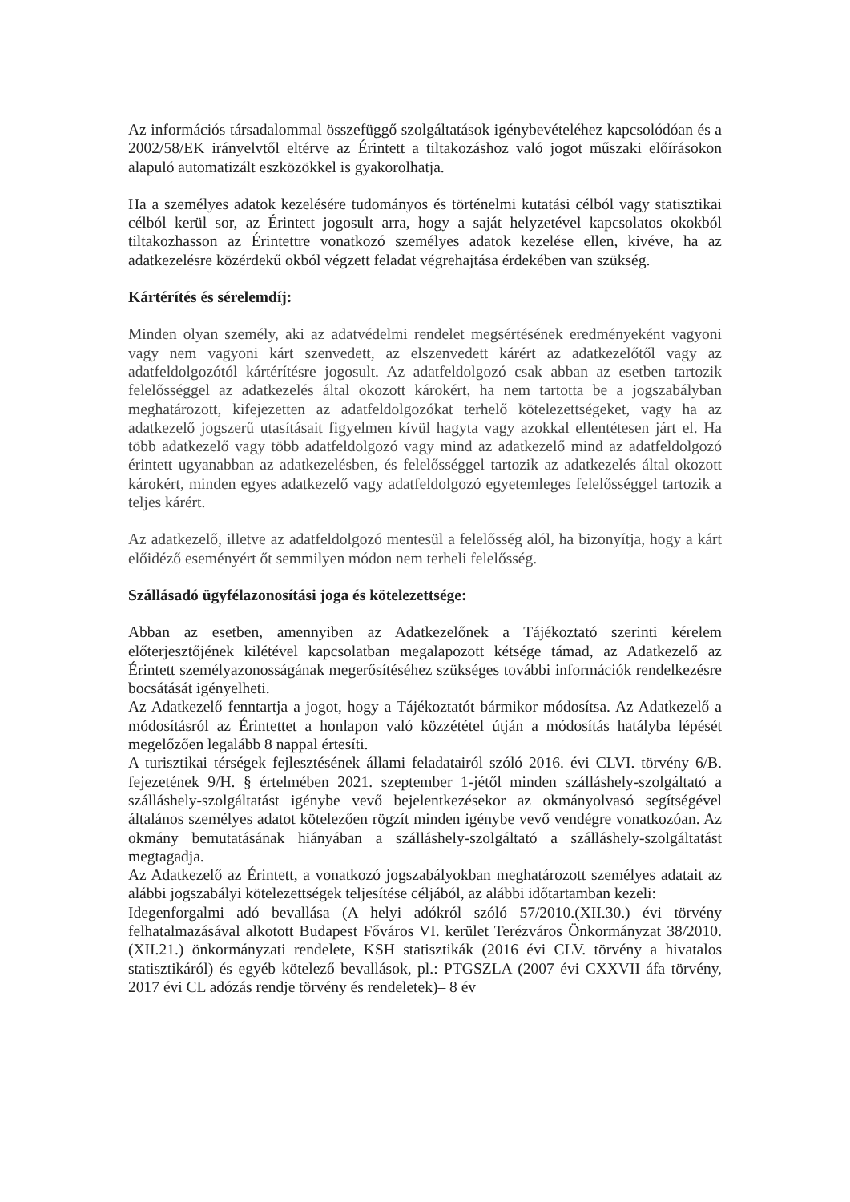Az információs társadalommal összefüggő szolgáltatások igénybevételéhez kapcsolódóan és a 2002/58/EK irányelvtől eltérve az Érintett a tiltakozáshoz való jogot műszaki előírásokon alapuló automatizált eszközökkel is gyakorolhatja.
Ha a személyes adatok kezelésére tudományos és történelmi kutatási célból vagy statisztikai célból kerül sor, az Érintett jogosult arra, hogy a saját helyzetével kapcsolatos okokból tiltakozhasson az Érintettre vonatkozó személyes adatok kezelése ellen, kivéve, ha az adatkezelésre közérdekű okból végzett feladat végrehajtása érdekében van szükség.
Kártérítés és sérelemdíj:
Minden olyan személy, aki az adatvédelmi rendelet megsértésének eredményeként vagyoni vagy nem vagyoni kárt szenvedett, az elszenvedett kárért az adatkezelőtől vagy az adatfeldolgozótól kártérítésre jogosult. Az adatfeldolgozó csak abban az esetben tartozik felelősséggel az adatkezelés által okozott károkért, ha nem tartotta be a jogszabályban meghatározott, kifejezetten az adatfeldolgozókat terhelő kötelezettségeket, vagy ha az adatkezelő jogszerű utasításait figyelmen kívül hagyta vagy azokkal ellentétesen járt el. Ha több adatkezelő vagy több adatfeldolgozó vagy mind az adatkezelő mind az adatfeldolgozó érintett ugyanabban az adatkezelésben, és felelősséggel tartozik az adatkezelés által okozott károkért, minden egyes adatkezelő vagy adatfeldolgozó egyetemleges felelősséggel tartozik a teljes kárért.
Az adatkezelő, illetve az adatfeldolgozó mentesül a felelősség alól, ha bizonyítja, hogy a kárt előidéző eseményért őt semmilyen módon nem terheli felelősség.
Szállásadó ügyfélazonosítási joga és kötelezettsége:
Abban az esetben, amennyiben az Adatkezelőnek a Tájékoztató szerinti kérelem előterjesztőjének kilétével kapcsolatban megalapozott kétsége támad, az Adatkezelő az Érintett személyazonosságának megerősítéséhez szükséges további információk rendelkezésre bocsátását igényelheti.
Az Adatkezelő fenntartja a jogot, hogy a Tájékoztatót bármikor módosítsa. Az Adatkezelő a módosításról az Érintettet a honlapon való közzététel útján a módosítás hatályba lépését megelőzően legalább 8 nappal értesíti.
A turisztikai térségek fejlesztésének állami feladatairól szóló 2016. évi CLVI. törvény 6/B. fejezetének 9/H. § értelmében 2021. szeptember 1-jétől minden szálláshely-szolgáltató a szálláshely-szolgáltatást igénybe vevő bejelentkezésekor az okmányolvasó segítségével általános személyes adatot kötelezően rögzít minden igénybe vevő vendégre vonatkozóan. Az okmány bemutatásának hiányában a szálláshely-szolgáltató a szálláshely-szolgáltatást megtagadja.
Az Adatkezelő az Érintett, a vonatkozó jogszabályokban meghatározott személyes adatait az alábbi jogszabályi kötelezettségek teljesítése céljából, az alábbi időtartamban kezeli:
Idegenforgalmi adó bevallása (A helyi adókról szóló 57/2010.(XII.30.) évi törvény felhatalmazásával alkotott Budapest Főváros VI. kerület Terézváros Önkormányzat 38/2010. (XII.21.) önkormányzati rendelete, KSH statisztikák (2016 évi CLV. törvény a hivatalos statisztikáról) és egyéb kötelező bevallások, pl.: PTGSZLA (2007 évi CXXVII áfa törvény, 2017 évi CL adózás rendje törvény és rendeletek)– 8 év